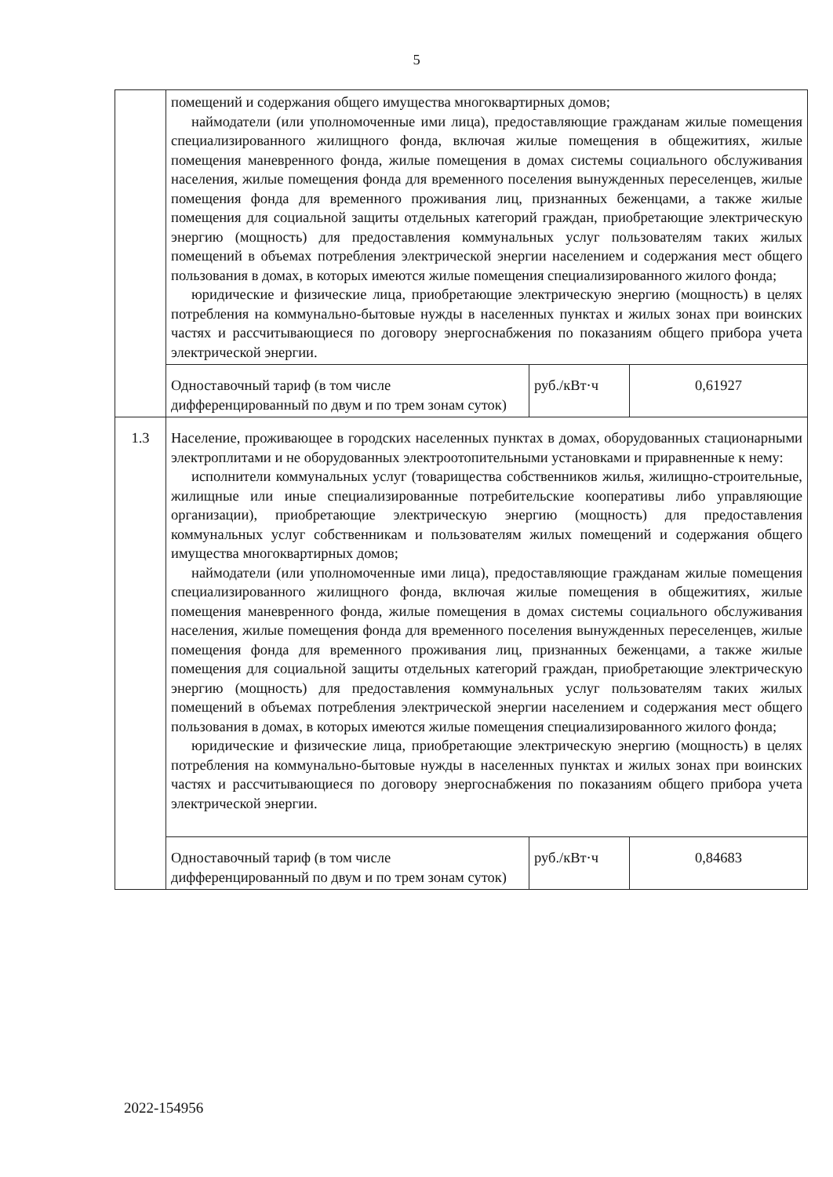5
| | помещений и содержания общего имущества многоквартирных домов; наймодатели (или уполномоченные ими лица), предоставляющие гражданам жилые помещения специализированного жилищного фонда, включая жилые помещения в общежитиях, жилые помещения маневренного фонда, жилые помещения в домах системы социального обслуживания населения, жилые помещения фонда для временного поселения вынужденных переселенцев, жилые помещения фонда для временного проживания лиц, признанных беженцами, а также жилые помещения для социальной защиты отдельных категорий граждан, приобретающие электрическую энергию (мощность) для предоставления коммунальных услуг пользователям таких жилых помещений в объемах потребления электрической энергии населением и содержания мест общего пользования в домах, в которых имеются жилые помещения специализированного жилого фонда; юридические и физические лица, приобретающие электрическую энергию (мощность) в целях потребления на коммунально-бытовые нужды в населенных пунктах и жилых зонах при воинских частях и рассчитывающиеся по договору энергоснабжения по показаниям общего прибора учета электрической энергии. | | |
| | Одноставочный тариф (в том числе дифференцированный по двум и по трем зонам суток) | руб./кВт·ч | 0,61927 |
| 1.3 | Население, проживающее в городских населенных пунктах в домах, оборудованных стационарными электроплитами и не оборудованных электроотопительными установками и приравненные к нему: исполнители коммунальных услуг (товарищества собственников жилья, жилищно-строительные, жилищные или иные специализированные потребительские кооперативы либо управляющие организации), приобретающие электрическую энергию (мощность) для предоставления коммунальных услуг собственникам и пользователям жилых помещений и содержания общего имущества многоквартирных домов; наймодатели (или уполномоченные ими лица), предоставляющие гражданам жилые помещения специализированного жилищного фонда, включая жилые помещения в общежитиях, жилые помещения маневренного фонда, жилые помещения в домах системы социального обслуживания населения, жилые помещения фонда для временного поселения вынужденных переселенцев, жилые помещения фонда для временного проживания лиц, признанных беженцами, а также жилые помещения для социальной защиты отдельных категорий граждан, приобретающие электрическую энергию (мощность) для предоставления коммунальных услуг пользователям таких жилых помещений в объемах потребления электрической энергии населением и содержания мест общего пользования в домах, в которых имеются жилые помещения специализированного жилого фонда; юридические и физические лица, приобретающие электрическую энергию (мощность) в целях потребления на коммунально-бытовые нужды в населенных пунктах и жилых зонах при воинских частях и рассчитывающиеся по договору энергоснабжения по показаниям общего прибора учета электрической энергии. | | |
| | Одноставочный тариф (в том числе дифференцированный по двум и по трем зонам суток) | руб./кВт·ч | 0,84683 |
2022-154956